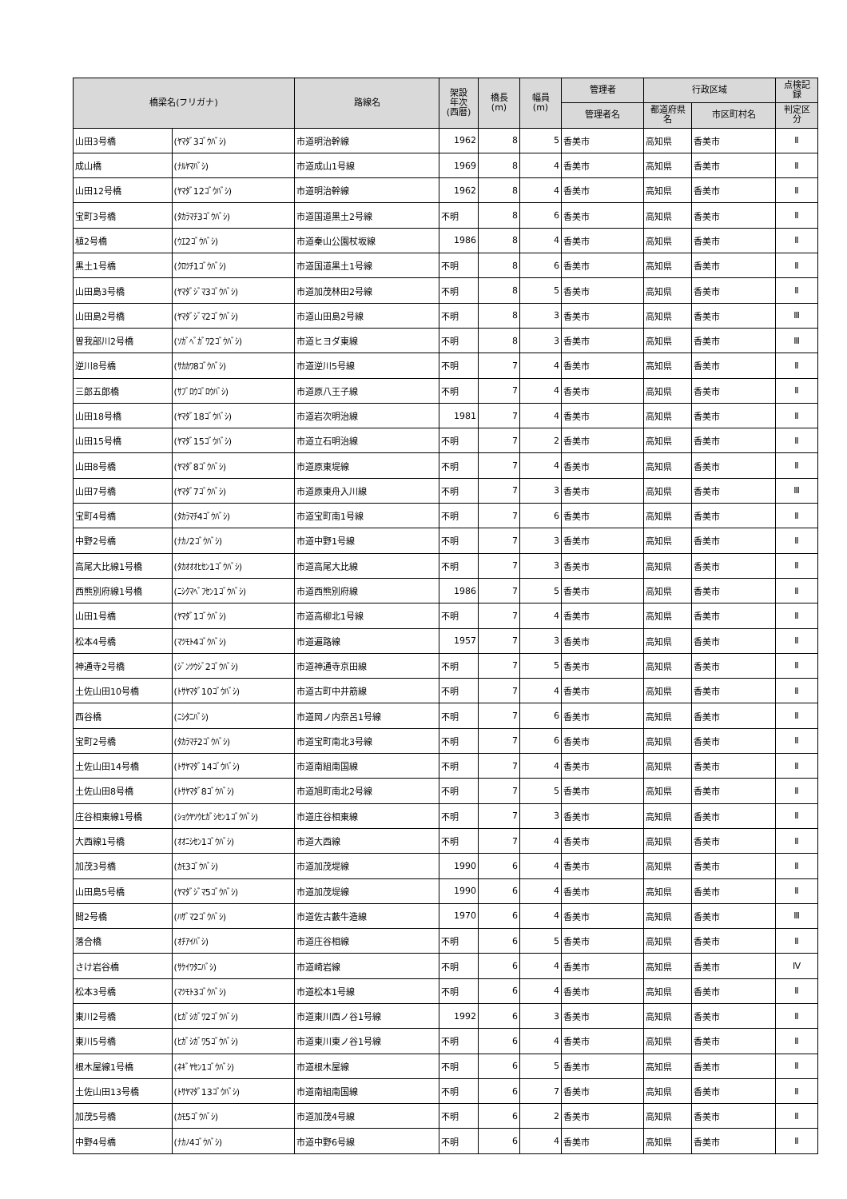| 橋梁名(フリガナ) | | 路線名 | 架設 年次 (西暦) | 橋長 (m) | 幅員 (m) | 管理者 | 行政区域 | | 点検記 録 |
| --- | --- | --- | --- | --- | --- | --- | --- | --- | --- |
| | | | | | | 管理者名 | 都道府県 名 | 市区町村名 | 判定区 分 |
| 山田3号橋 | (ﾔﾏﾀﾞ3ｺﾞｳﾊﾞｼ) | 市道明治幹線 | 1962 | 8 | 5 | 香美市 | 高知県 | 香美市 | Ⅱ |
| 成山橋 | (ﾅﾙﾔﾏﾊﾞｼ) | 市道成山1号線 | 1969 | 8 | 4 | 香美市 | 高知県 | 香美市 | Ⅱ |
| 山田12号橋 | (ﾔﾏﾀﾞ12ｺﾞｳﾊﾞｼ) | 市道明治幹線 | 1962 | 8 | 4 | 香美市 | 高知県 | 香美市 | Ⅱ |
| 宝町3号橋 | (ﾀｶﾗﾏﾁ3ｺﾞｳﾊﾞｼ) | 市道国道黒土2号線 | 不明 | 8 | 6 | 香美市 | 高知県 | 香美市 | Ⅱ |
| 植2号橋 | (ｳｴ2ｺﾞｳﾊﾞｼ) | 市道秦山公園杖坂線 | 1986 | 8 | 4 | 香美市 | 高知県 | 香美市 | Ⅱ |
| 黒土1号橋 | (ｸﾛﾂﾁ1ｺﾞｳﾊﾞｼ) | 市道国道黒土1号線 | 不明 | 8 | 6 | 香美市 | 高知県 | 香美市 | Ⅱ |
| 山田島3号橋 | (ﾔﾏﾀﾞｼﾞﾏ3ｺﾞｳﾊﾞｼ) | 市道加茂林田2号線 | 不明 | 8 | 5 | 香美市 | 高知県 | 香美市 | Ⅱ |
| 山田島2号橋 | (ﾔﾏﾀﾞｼﾞﾏ2ｺﾞｳﾊﾞｼ) | 市道山田島2号線 | 不明 | 8 | 3 | 香美市 | 高知県 | 香美市 | Ⅲ |
| 曽我部川2号橋 | (ｿｶﾞﾍﾞｶﾞﾜ2ｺﾞｳﾊﾞｼ) | 市道ヒヨダ東線 | 不明 | 8 | 3 | 香美市 | 高知県 | 香美市 | Ⅲ |
| 逆川8号橋 | (ｻｶｶﾜ8ｺﾞｳﾊﾞｼ) | 市道逆川5号線 | 不明 | 7 | 4 | 香美市 | 高知県 | 香美市 | Ⅱ |
| 三郎五郎橋 | (ｻﾌﾞﾛｳｺﾞﾛｳﾊﾞｼ) | 市道原八王子線 | 不明 | 7 | 4 | 香美市 | 高知県 | 香美市 | Ⅱ |
| 山田18号橋 | (ﾔﾏﾀﾞ18ｺﾞｳﾊﾞｼ) | 市道岩次明治線 | 1981 | 7 | 4 | 香美市 | 高知県 | 香美市 | Ⅱ |
| 山田15号橋 | (ﾔﾏﾀﾞ15ｺﾞｳﾊﾞｼ) | 市道立石明治線 | 不明 | 7 | 2 | 香美市 | 高知県 | 香美市 | Ⅱ |
| 山田8号橋 | (ﾔﾏﾀﾞ8ｺﾞｳﾊﾞｼ) | 市道原東堤線 | 不明 | 7 | 4 | 香美市 | 高知県 | 香美市 | Ⅱ |
| 山田7号橋 | (ﾔﾏﾀﾞ7ｺﾞｳﾊﾞｼ) | 市道原東舟入川線 | 不明 | 7 | 3 | 香美市 | 高知県 | 香美市 | Ⅲ |
| 宝町4号橋 | (ﾀｶﾗﾏﾁ4ｺﾞｳﾊﾞｼ) | 市道宝町南1号線 | 不明 | 7 | 6 | 香美市 | 高知県 | 香美市 | Ⅱ |
| 中野2号橋 | (ﾅｶﾉ2ｺﾞｳﾊﾞｼ) | 市道中野1号線 | 不明 | 7 | 3 | 香美市 | 高知県 | 香美市 | Ⅱ |
| 高尾大比線1号橋 | (ﾀｶｵｵｵﾋｾﾝ1ｺﾞｳﾊﾞｼ) | 市道高尾大比線 | 不明 | 7 | 3 | 香美市 | 高知県 | 香美市 | Ⅱ |
| 西熊別府線1号橋 | (ﾆｼｸﾏﾍﾞﾌｾﾝ1ｺﾞｳﾊﾞｼ) | 市道西熊別府線 | 1986 | 7 | 5 | 香美市 | 高知県 | 香美市 | Ⅱ |
| 山田1号橋 | (ﾔﾏﾀﾞ1ｺﾞｳﾊﾞｼ) | 市道高柳北1号線 | 不明 | 7 | 4 | 香美市 | 高知県 | 香美市 | Ⅱ |
| 松本4号橋 | (ﾏﾂﾓﾄ4ｺﾞｳﾊﾞｼ) | 市道遍路線 | 1957 | 7 | 3 | 香美市 | 高知県 | 香美市 | Ⅱ |
| 神通寺2号橋 | (ｼﾞﾝﾂｳｼﾞ2ｺﾞｳﾊﾞｼ) | 市道神通寺京田線 | 不明 | 7 | 5 | 香美市 | 高知県 | 香美市 | Ⅱ |
| 土佐山田10号橋 | (ﾄｻﾔﾏﾀﾞ10ｺﾞｳﾊﾞｼ) | 市道古町中井筋線 | 不明 | 7 | 4 | 香美市 | 高知県 | 香美市 | Ⅱ |
| 西谷橋 | (ﾆｼﾀﾆﾊﾞｼ) | 市道岡ノ内奈呂1号線 | 不明 | 7 | 6 | 香美市 | 高知県 | 香美市 | Ⅱ |
| 宝町2号橋 | (ﾀｶﾗﾏﾁ2ｺﾞｳﾊﾞｼ) | 市道宝町南北3号線 | 不明 | 7 | 6 | 香美市 | 高知県 | 香美市 | Ⅱ |
| 土佐山田14号橋 | (ﾄｻﾔﾏﾀﾞ14ｺﾞｳﾊﾞｼ) | 市道南組南国線 | 不明 | 7 | 4 | 香美市 | 高知県 | 香美市 | Ⅱ |
| 土佐山田8号橋 | (ﾄｻﾔﾏﾀﾞ8ｺﾞｳﾊﾞｼ) | 市道旭町南北2号線 | 不明 | 7 | 5 | 香美市 | 高知県 | 香美市 | Ⅱ |
| 庄谷相東線1号橋 | (ｼｮｳﾔｿｳﾋｶﾞｼｾﾝ1ｺﾞｳﾊﾞｼ) | 市道庄谷相東線 | 不明 | 7 | 3 | 香美市 | 高知県 | 香美市 | Ⅱ |
| 大西線1号橋 | (ｵｵﾆｼｾﾝ1ｺﾞｳﾊﾞｼ) | 市道大西線 | 不明 | 7 | 4 | 香美市 | 高知県 | 香美市 | Ⅱ |
| 加茂3号橋 | (ｶﾓ3ｺﾞｳﾊﾞｼ) | 市道加茂堤線 | 1990 | 6 | 4 | 香美市 | 高知県 | 香美市 | Ⅱ |
| 山田島5号橋 | (ﾔﾏﾀﾞｼﾞﾏ5ｺﾞｳﾊﾞｼ) | 市道加茂堤線 | 1990 | 6 | 4 | 香美市 | 高知県 | 香美市 | Ⅱ |
| 間2号橋 | (ﾊｻﾞﾏ2ｺﾞｳﾊﾞｼ) | 市道佐古藪牛造線 | 1970 | 6 | 4 | 香美市 | 高知県 | 香美市 | Ⅲ |
| 落合橋 | (ｵﾁｱｲﾊﾞｼ) | 市道庄谷相線 | 不明 | 6 | 5 | 香美市 | 高知県 | 香美市 | Ⅱ |
| さけ岩谷橋 | (ｻｹｲﾜﾀﾆﾊﾞｼ) | 市道崎岩線 | 不明 | 6 | 4 | 香美市 | 高知県 | 香美市 | Ⅳ |
| 松本3号橋 | (ﾏﾂﾓﾄ3ｺﾞｳﾊﾞｼ) | 市道松本1号線 | 不明 | 6 | 4 | 香美市 | 高知県 | 香美市 | Ⅱ |
| 東川2号橋 | (ﾋｶﾞｼｶﾞﾜ2ｺﾞｳﾊﾞｼ) | 市道東川西ノ谷1号線 | 1992 | 6 | 3 | 香美市 | 高知県 | 香美市 | Ⅱ |
| 東川5号橋 | (ﾋｶﾞｼｶﾞﾜ5ｺﾞｳﾊﾞｼ) | 市道東川東ノ谷1号線 | 不明 | 6 | 4 | 香美市 | 高知県 | 香美市 | Ⅱ |
| 根木屋線1号橋 | (ﾈｷﾞﾔｾﾝ1ｺﾞｳﾊﾞｼ) | 市道根木屋線 | 不明 | 6 | 5 | 香美市 | 高知県 | 香美市 | Ⅱ |
| 土佐山田13号橋 | (ﾄｻﾔﾏﾀﾞ13ｺﾞｳﾊﾞｼ) | 市道南組南国線 | 不明 | 6 | 7 | 香美市 | 高知県 | 香美市 | Ⅱ |
| 加茂5号橋 | (ｶﾓ5ｺﾞｳﾊﾞｼ) | 市道加茂4号線 | 不明 | 6 | 2 | 香美市 | 高知県 | 香美市 | Ⅱ |
| 中野4号橋 | (ﾅｶﾉ4ｺﾞｳﾊﾞｼ) | 市道中野6号線 | 不明 | 6 | 4 | 香美市 | 高知県 | 香美市 | Ⅱ |